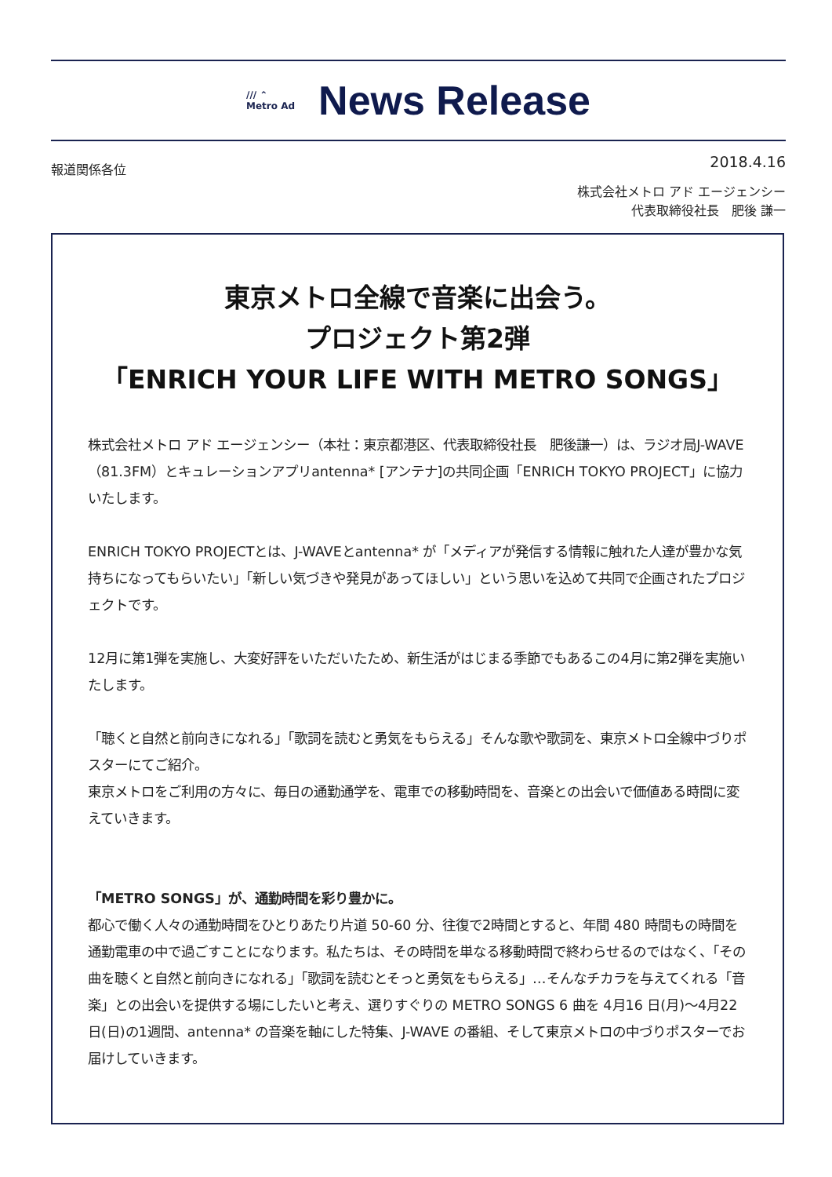/// ⌃
Metro Ad
News Release
報道関係各位 2018.4.16
株式会社メトロ アド エージェンシー
代表取締役社長　肥後 謙一
東京メトロ全線で音楽に出会う。
プロジェクト第2弾
「ENRICH YOUR LIFE WITH METRO SONGS」
株式会社メトロ アド エージェンシー（本社：東京都港区、代表取締役社長　肥後謙一）は、ラジオ局J-WAVE（81.3FM）とキュレーションアプリantenna* [アンテナ]の共同企画「ENRICH TOKYO PROJECT」に協力いたします。
ENRICH TOKYO PROJECTとは、J-WAVEとantenna* が「メディアが発信する情報に触れた人達が豊かな気持ちになってもらいたい」「新しい気づきや発見があってほしい」という思いを込めて共同で企画されたプロジェクトです。
12月に第1弾を実施し、大変好評をいただいたため、新生活がはじまる季節でもあるこの4月に第2弾を実施いたします。
「聴くと自然と前向きになれる」「歌詞を読むと勇気をもらえる」そんな歌や歌詞を、東京メトロ全線中づりポスターにてご紹介。
東京メトロをご利用の方々に、毎日の通勤通学を、電車での移動時間を、音楽との出会いで価値ある時間に変えていきます。
「METRO SONGS」が、通勤時間を彩り豊かに。
都心で働く人々の通勤時間をひとりあたり片道 50-60 分、往復で2時間とすると、年間 480 時間もの時間を通勤電車の中で過ごすことになります。私たちは、その時間を単なる移動時間で終わらせるのではなく、「その曲を聴くと自然と前向きになれる」「歌詞を読むとそっと勇気をもらえる」…そんなチカラを与えてくれる「音楽」との出会いを提供する場にしたいと考え、選りすぐりの METRO SONGS 6 曲を 4月16 日(月)～4月22日(日)の1週間、antenna* の音楽を軸にした特集、J-WAVE の番組、そして東京メトロの中づりポスターでお届けしていきます。